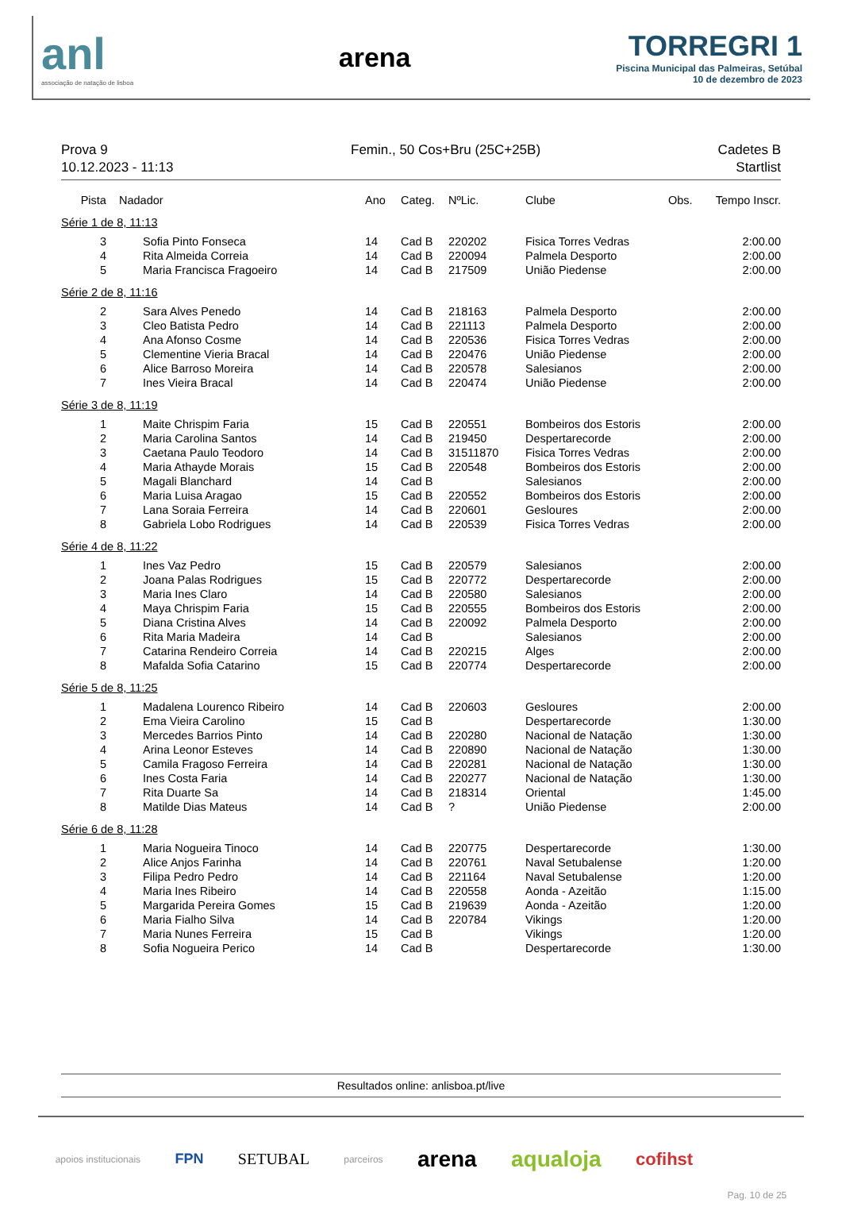anl
associação de natação de lisboa
arena
TORREGRI 1
Piscina Municipal das Palmeiras, Setúbal
10 de dezembro de 2023
Prova 9
10.12.2023 - 11:13
Femin., 50 Cos+Bru (25C+25B) Cadetes B
Startlist
| Pista | Nadador | Ano | Categ. | NºLic. | Clube | Obs. | Tempo Inscr. |
| --- | --- | --- | --- | --- | --- | --- | --- |
| Série 1 de 8, 11:13 | | | | | | | |
| 3 | Sofia Pinto Fonseca | 14 | Cad B | 220202 | Fisica Torres Vedras | | 2:00.00 |
| 4 | Rita Almeida Correia | 14 | Cad B | 220094 | Palmela Desporto | | 2:00.00 |
| 5 | Maria Francisca Fragoeiro | 14 | Cad B | 217509 | União Piedense | | 2:00.00 |
| Série 2 de 8, 11:16 | | | | | | | |
| 2 | Sara Alves Penedo | 14 | Cad B | 218163 | Palmela Desporto | | 2:00.00 |
| 3 | Cleo Batista Pedro | 14 | Cad B | 221113 | Palmela Desporto | | 2:00.00 |
| 4 | Ana Afonso Cosme | 14 | Cad B | 220536 | Fisica Torres Vedras | | 2:00.00 |
| 5 | Clementine Vieria Bracal | 14 | Cad B | 220476 | União Piedense | | 2:00.00 |
| 6 | Alice Barroso Moreira | 14 | Cad B | 220578 | Salesianos | | 2:00.00 |
| 7 | Ines Vieira Bracal | 14 | Cad B | 220474 | União Piedense | | 2:00.00 |
| Série 3 de 8, 11:19 | | | | | | | |
| 1 | Maite Chrispim Faria | 15 | Cad B | 220551 | Bombeiros dos Estoris | | 2:00.00 |
| 2 | Maria Carolina Santos | 14 | Cad B | 219450 | Despertarecorde | | 2:00.00 |
| 3 | Caetana Paulo Teodoro | 14 | Cad B | 31511870 | Fisica Torres Vedras | | 2:00.00 |
| 4 | Maria Athayde Morais | 15 | Cad B | 220548 | Bombeiros dos Estoris | | 2:00.00 |
| 5 | Magali Blanchard | 14 | Cad B | | Salesianos | | 2:00.00 |
| 6 | Maria Luisa Aragao | 15 | Cad B | 220552 | Bombeiros dos Estoris | | 2:00.00 |
| 7 | Lana Soraia Ferreira | 14 | Cad B | 220601 | Gesloures | | 2:00.00 |
| 8 | Gabriela Lobo Rodrigues | 14 | Cad B | 220539 | Fisica Torres Vedras | | 2:00.00 |
| Série 4 de 8, 11:22 | | | | | | | |
| 1 | Ines Vaz Pedro | 15 | Cad B | 220579 | Salesianos | | 2:00.00 |
| 2 | Joana Palas Rodrigues | 15 | Cad B | 220772 | Despertarecorde | | 2:00.00 |
| 3 | Maria Ines Claro | 14 | Cad B | 220580 | Salesianos | | 2:00.00 |
| 4 | Maya Chrispim Faria | 15 | Cad B | 220555 | Bombeiros dos Estoris | | 2:00.00 |
| 5 | Diana Cristina Alves | 14 | Cad B | 220092 | Palmela Desporto | | 2:00.00 |
| 6 | Rita Maria Madeira | 14 | Cad B | | Salesianos | | 2:00.00 |
| 7 | Catarina Rendeiro Correia | 14 | Cad B | 220215 | Alges | | 2:00.00 |
| 8 | Mafalda Sofia Catarino | 15 | Cad B | 220774 | Despertarecorde | | 2:00.00 |
| Série 5 de 8, 11:25 | | | | | | | |
| 1 | Madalena Lourenco Ribeiro | 14 | Cad B | 220603 | Gesloures | | 2:00.00 |
| 2 | Ema Vieira Carolino | 15 | Cad B | | Despertarecorde | | 1:30.00 |
| 3 | Mercedes Barrios Pinto | 14 | Cad B | 220280 | Nacional de Natação | | 1:30.00 |
| 4 | Arina Leonor Esteves | 14 | Cad B | 220890 | Nacional de Natação | | 1:30.00 |
| 5 | Camila Fragoso Ferreira | 14 | Cad B | 220281 | Nacional de Natação | | 1:30.00 |
| 6 | Ines Costa Faria | 14 | Cad B | 220277 | Nacional de Natação | | 1:30.00 |
| 7 | Rita Duarte Sa | 14 | Cad B | 218314 | Oriental | | 1:45.00 |
| 8 | Matilde Dias Mateus | 14 | Cad B | ? | União Piedense | | 2:00.00 |
| Série 6 de 8, 11:28 | | | | | | | |
| 1 | Maria Nogueira Tinoco | 14 | Cad B | 220775 | Despertarecorde | | 1:30.00 |
| 2 | Alice Anjos Farinha | 14 | Cad B | 220761 | Naval Setubalense | | 1:20.00 |
| 3 | Filipa Pedro Pedro | 14 | Cad B | 221164 | Naval Setubalense | | 1:20.00 |
| 4 | Maria Ines Ribeiro | 14 | Cad B | 220558 | Aonda - Azeitão | | 1:15.00 |
| 5 | Margarida Pereira Gomes | 15 | Cad B | 219639 | Aonda - Azeitão | | 1:20.00 |
| 6 | Maria Fialho Silva | 14 | Cad B | 220784 | Vikings | | 1:20.00 |
| 7 | Maria Nunes Ferreira | 15 | Cad B | | Vikings | | 1:20.00 |
| 8 | Sofia Nogueira Perico | 14 | Cad B | | Despertarecorde | | 1:30.00 |
Resultados online: anlisboa.pt/live
apoios institucionais FPN SETUBAL parceiros arena aqualoja cofihst Pag. 10 de 25